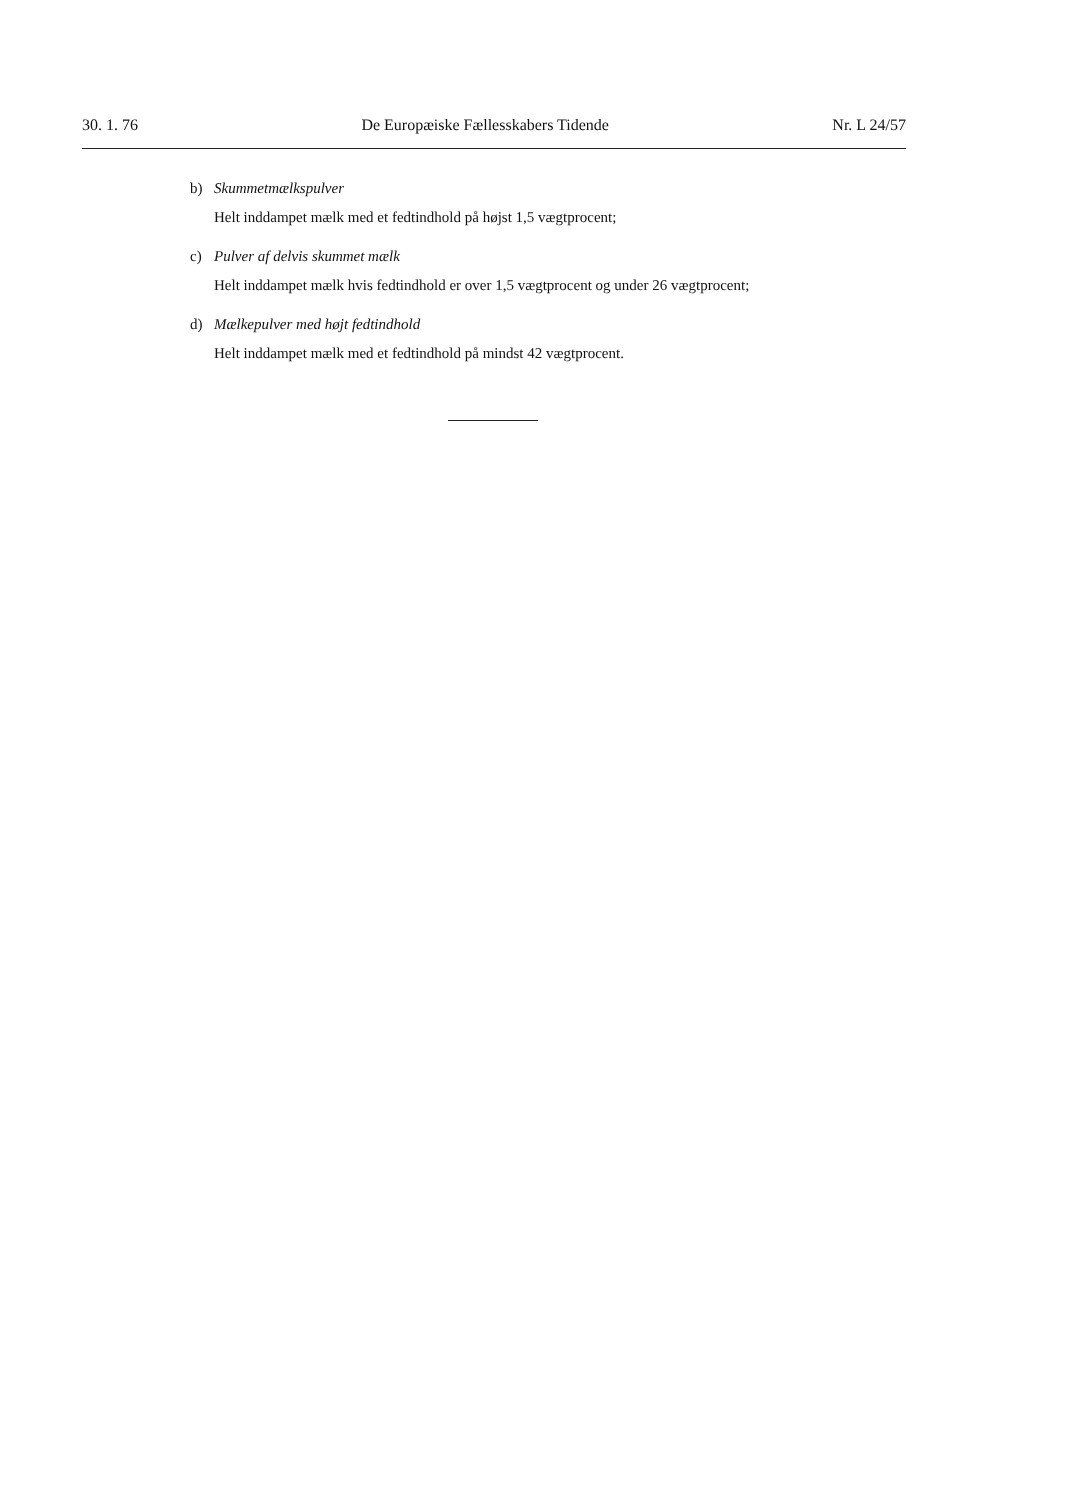30. 1. 76 De Europæiske Fællesskabers Tidende Nr. L 24/57
b) Skummetmælkspulver
Helt inddampet mælk med et fedtindhold på højst 1,5 vægtprocent;
c) Pulver af delvis skummet mælk
Helt inddampet mælk hvis fedtindhold er over 1,5 vægtprocent og under 26 vægtprocent;
d) Mælkepulver med højt fedtindhold
Helt inddampet mælk med et fedtindhold på mindst 42 vægtprocent.